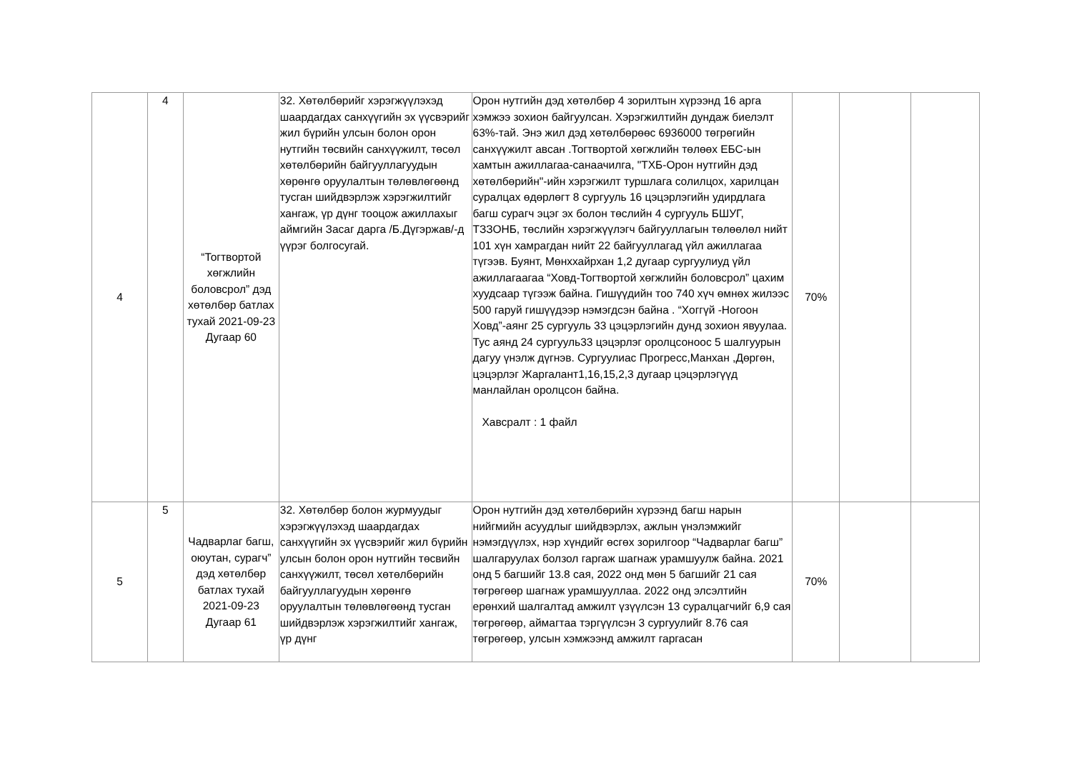| 4 | 4 | “Тогтвортой хөгжлийн боловсрол” дэд хөтөлбөр батлах тухай 2021-09-23 Дугаар 60 | 32. Хөтөлбөрийг хэрэгжүүлэхэд шаардагдах санхүүгийн эх үүсвэрийг жил бүрийн улсын болон орон нутгийн төсвийн санхүүжилт, төсөл хөтөлбөрийн байгууллагуудын хөрөнгө оруулалтын төлөвлөгөөнд тусган шийдвэрлэж хэрэгжилтийг хангаж, үр дүнг тооцож ажиллахыг аймгийн Засаг дарга /Б.Дүгэржав/-д үүрэг болгосугай. | Орон нутгийн дэд хөтөлбөр 4 зорилтын хүрээнд 16 арга хэмжээ зохион байгуулсан. Хэрэгжилтийн дундаж биелэлт 63%-тай. Энэ жил дэд хөтөлбөрөөс 6936000 төгрөгийн санхүүжилт авсан .Тогтвортой хөгжлийн төлөөх ЕБС-ын хамтын ажиллагаа-санаачилга, "ТХБ-Орон нутгийн дэд хөтөлбөрийн"-ийн хэрэгжилт туршлага солилцох, харилцан суралцах өдөрлөгт 8 сургууль 16 цэцэрлэгийн удирдлага багш сурагч эцэг эх болон төслийн 4 сургууль БШУГ, ТЗЗОНБ, төслийн хэрэгжүүлэгч байгууллагын төлөөлөл нийт 101 хүн хамрагдан нийт 22 байгууллагад үйл ажиллагаа түгээв. Буянт, Мөнххайрхан 1,2 дугаар сургуулиуд үйл ажиллагаагаа “Ховд-Тогтвортой хөгжлийн боловсрол” цахим хуудсаар түгээж байна. Гишүүдийн тоо 740 хүч өмнөх жилээс 500 гаруй гишүүдээр нэмэгдсэн байна . “Хоггүй -Ногоон Ховд”-аянг 25 сургууль 33 цэцэрлэгийн дунд зохион явуулаа. Тус аянд 24 сургууль33 цэцэрлэг оролцсоноос 5 шалгуурын дагуу үнэлж дүгнэв. Сургуулиас Прогресс,Манхан ,Дөргөн, цэцэрлэг Жаргалант1,16,15,2,3 дугаар цэцэрлэгүүд манлайлан оролцсон байна. Хавсралт : 1 файл | 70% | | |
| 5 | 5 | Чадварлаг багш, оюутан, сурагч” дэд хөтөлбөр батлах тухай 2021-09-23 Дугаар 61 | 32. Хөтөлбөр болон журмуудыг хэрэгжүүлэхэд шаардагдах санхүүгийн эх үүсвэрийг жил бүрийн улсын болон орон нутгийн төсвийн санхүүжилт, төсөл хөтөлбөрийн байгууллагуудын хөрөнгө оруулалтын төлөвлөгөөнд тусган шийдвэрлэж хэрэгжилтийг хангаж, үр дүнг | Орон нутгийн дэд хөтөлбөрийн хүрээнд багш нарын нийгмийн асуудлыг шийдвэрлэх, ажлын үнэлэмжийг нэмэгдүүлэх, нэр хүндийг өсгөх зорилгоор “Чадварлаг багш” шалгаруулах болзол гаргаж шагнаж урамшуулж байна. 2021 онд 5 багшийг 13.8 сая, 2022 онд мөн 5 багшийг 21 сая төгрөгөөр шагнаж урамшууллаа. 2022 онд элсэлтийн ерөнхий шалгалтад амжилт үзүүлсэн 13 суралцагчийг 6,9 сая төгрөгөөр, аймагтаа тэргүүлсэн 3 сургуулийг 8.76 сая төгрөгөөр, улсын хэмжээнд амжилт гаргасан | 70% | | |